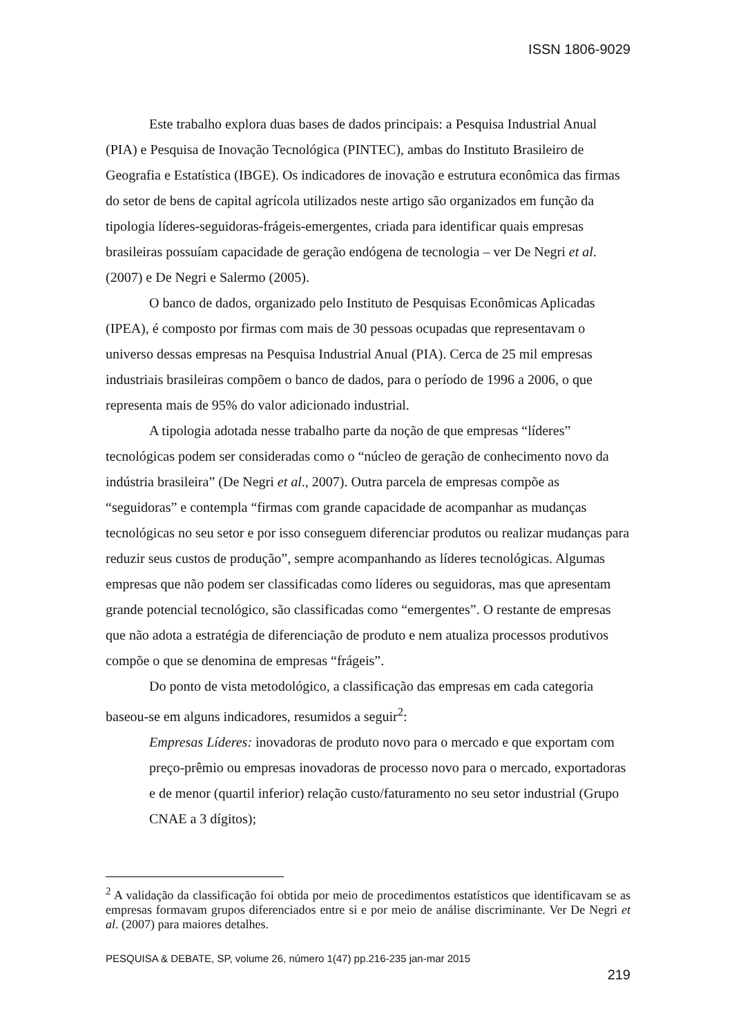ISSN 1806-9029
Este trabalho explora duas bases de dados principais: a Pesquisa Industrial Anual (PIA) e Pesquisa de Inovação Tecnológica (PINTEC), ambas do Instituto Brasileiro de Geografia e Estatística (IBGE). Os indicadores de inovação e estrutura econômica das firmas do setor de bens de capital agrícola utilizados neste artigo são organizados em função da tipologia líderes-seguidoras-frágeis-emergentes, criada para identificar quais empresas brasileiras possuíam capacidade de geração endógena de tecnologia – ver De Negri et al. (2007) e De Negri e Salermo (2005).
O banco de dados, organizado pelo Instituto de Pesquisas Econômicas Aplicadas (IPEA), é composto por firmas com mais de 30 pessoas ocupadas que representavam o universo dessas empresas na Pesquisa Industrial Anual (PIA). Cerca de 25 mil empresas industriais brasileiras compõem o banco de dados, para o período de 1996 a 2006, o que representa mais de 95% do valor adicionado industrial.
A tipologia adotada nesse trabalho parte da noção de que empresas “líderes” tecnológicas podem ser consideradas como o “núcleo de geração de conhecimento novo da indústria brasileira” (De Negri et al., 2007). Outra parcela de empresas compõe as “seguidoras” e contempla “firmas com grande capacidade de acompanhar as mudanças tecnológicas no seu setor e por isso conseguem diferenciar produtos ou realizar mudanças para reduzir seus custos de produção”, sempre acompanhando as líderes tecnológicas. Algumas empresas que não podem ser classificadas como líderes ou seguidoras, mas que apresentam grande potencial tecnológico, são classificadas como “emergentes”. O restante de empresas que não adota a estratégia de diferenciação de produto e nem atualiza processos produtivos compõe o que se denomina de empresas “frágeis”.
Do ponto de vista metodológico, a classificação das empresas em cada categoria baseou-se em alguns indicadores, resumidos a seguir<sup>2</sup>:
Empresas Líderes: inovadoras de produto novo para o mercado e que exportam com preço-prêmio ou empresas inovadoras de processo novo para o mercado, exportadoras e de menor (quartil inferior) relação custo/faturamento no seu setor industrial (Grupo CNAE a 3 dígitos);
<sup>2</sup> A validação da classificação foi obtida por meio de procedimentos estatísticos que identificavam se as empresas formavam grupos diferenciados entre si e por meio de análise discriminante. Ver De Negri et al. (2007) para maiores detalhes.
PESQUISA & DEBATE, SP, volume 26, número 1(47) pp.216-235 jan-mar 2015
219